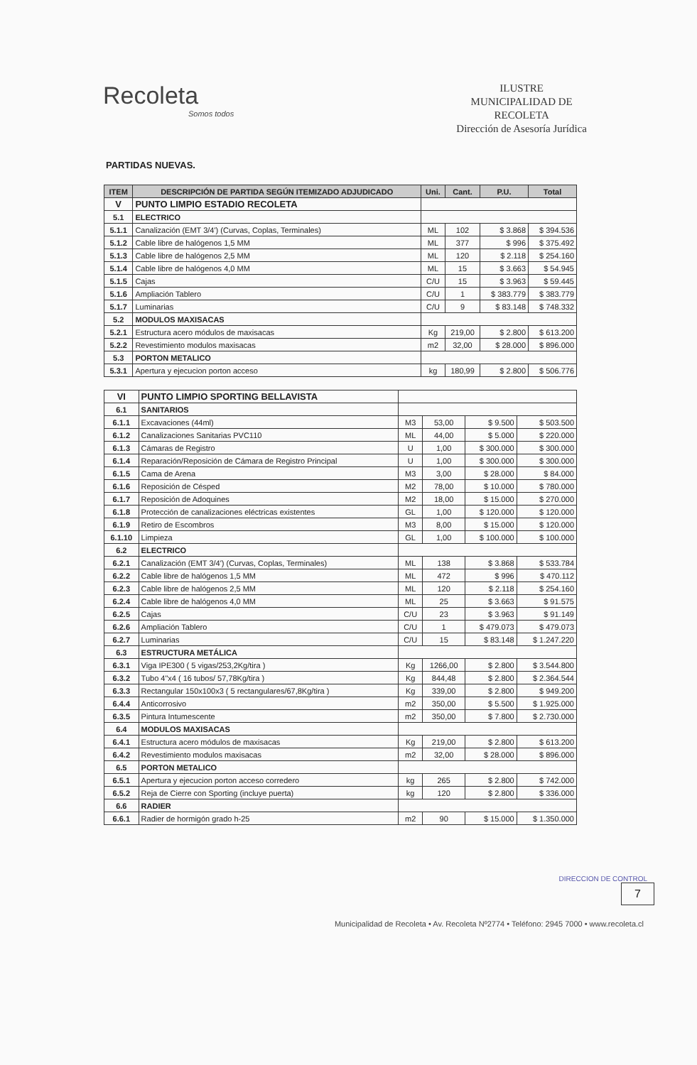Recoleta
Somos todos
ILUSTRE
MUNICIPALIDAD DE
RECOLETA
Dirección de Asesoría Jurídica
PARTIDAS NUEVAS.
| ITEM | DESCRIPCIÓN DE PARTIDA SEGÚN ITEMIZADO ADJUDICADO | Uni. | Cant. | P.U. | Total |
| --- | --- | --- | --- | --- | --- |
| V | PUNTO LIMPIO ESTADIO RECOLETA | | | | |
| 5.1 | ELECTRICO | | | | |
| 5.1.1 | Canalización (EMT 3/4') (Curvas, Coplas, Terminales) | ML | 102 | $ 3.868 | $ 394.536 |
| 5.1.2 | Cable libre de halógenos 1,5 MM | ML | 377 | $ 996 | $ 375.492 |
| 5.1.3 | Cable libre de halógenos 2,5 MM | ML | 120 | $ 2.118 | $ 254.160 |
| 5.1.4 | Cable libre de halógenos 4,0 MM | ML | 15 | $ 3.663 | $ 54.945 |
| 5.1.5 | Cajas | C/U | 15 | $ 3.963 | $ 59.445 |
| 5.1.6 | Ampliación Tablero | C/U | 1 | $ 383.779 | $ 383.779 |
| 5.1.7 | Luminarias | C/U | 9 | $ 83.148 | $ 748.332 |
| 5.2 | MODULOS MAXISACAS | | | | |
| 5.2.1 | Estructura acero módulos de maxisacas | Kg | 219,00 | $ 2.800 | $ 613.200 |
| 5.2.2 | Revestimiento modulos maxisacas | m2 | 32,00 | $ 28.000 | $ 896.000 |
| 5.3 | PORTON METALICO | | | | |
| 5.3.1 | Apertura y ejecucion porton acceso | kg | 180,99 | $ 2.800 | $ 506.776 |
| VI | PUNTO LIMPIO SPORTING BELLAVISTA | | | | |
| 6.1 | SANITARIOS | | | | |
| 6.1.1 | Excavaciones (44ml) | M3 | 53,00 | $ 9.500 | $ 503.500 |
| 6.1.2 | Canalizaciones Sanitarias PVC110 | ML | 44,00 | $ 5.000 | $ 220.000 |
| 6.1.3 | Cámaras de Registro | U | 1,00 | $ 300.000 | $ 300.000 |
| 6.1.4 | Reparación/Reposición de Cámara de Registro Principal | U | 1,00 | $ 300.000 | $ 300.000 |
| 6.1.5 | Cama de Arena | M3 | 3,00 | $ 28.000 | $ 84.000 |
| 6.1.6 | Reposición de Césped | M2 | 78,00 | $ 10.000 | $ 780.000 |
| 6.1.7 | Reposición de Adoquines | M2 | 18,00 | $ 15.000 | $ 270.000 |
| 6.1.8 | Protección de canalizaciones eléctricas existentes | GL | 1,00 | $ 120.000 | $ 120.000 |
| 6.1.9 | Retiro de Escombros | M3 | 8,00 | $ 15.000 | $ 120.000 |
| 6.1.10 | Limpieza | GL | 1,00 | $ 100.000 | $ 100.000 |
| 6.2 | ELECTRICO | | | | |
| 6.2.1 | Canalización (EMT 3/4') (Curvas, Coplas, Terminales) | ML | 138 | $ 3.868 | $ 533.784 |
| 6.2.2 | Cable libre de halógenos 1,5 MM | ML | 472 | $ 996 | $ 470.112 |
| 6.2.3 | Cable libre de halógenos 2,5 MM | ML | 120 | $ 2.118 | $ 254.160 |
| 6.2.4 | Cable libre de halógenos 4,0 MM | ML | 25 | $ 3.663 | $ 91.575 |
| 6.2.5 | Cajas | C/U | 23 | $ 3.963 | $ 91.149 |
| 6.2.6 | Ampliación Tablero | C/U | 1 | $ 479.073 | $ 479.073 |
| 6.2.7 | Luminarias | C/U | 15 | $ 83.148 | $ 1.247.220 |
| 6.3 | ESTRUCTURA METÁLICA | | | | |
| 6.3.1 | Viga IPE300 ( 5 vigas/253,2Kg/tira ) | Kg | 1266,00 | $ 2.800 | $ 3.544.800 |
| 6.3.2 | Tubo 4"x4 ( 16 tubos/ 57,78Kg/tira ) | Kg | 844,48 | $ 2.800 | $ 2.364.544 |
| 6.3.3 | Rectangular 150x100x3 ( 5 rectangulares/67,8Kg/tira ) | Kg | 339,00 | $ 2.800 | $ 949.200 |
| 6.4.4 | Anticorrosivo | m2 | 350,00 | $ 5.500 | $ 1.925.000 |
| 6.3.5 | Pintura Intumescente | m2 | 350,00 | $ 7.800 | $ 2.730.000 |
| 6.4 | MODULOS MAXISACAS | | | | |
| 6.4.1 | Estructura acero módulos de maxisacas | Kg | 219,00 | $ 2.800 | $ 613.200 |
| 6.4.2 | Revestimiento modulos maxisacas | m2 | 32,00 | $ 28.000 | $ 896.000 |
| 6.5 | PORTON METALICO | | | | |
| 6.5.1 | Apertura y ejecucion porton acceso corredero | kg | 265 | $ 2.800 | $ 742.000 |
| 6.5.2 | Reja de Cierre con Sporting (incluye puerta) | kg | 120 | $ 2.800 | $ 336.000 |
| 6.6 | RADIER | | | | |
| 6.6.1 | Radier de hormigón grado h-25 | m2 | 90 | $ 15.000 | $ 1.350.000 |
DIRECCION DE CONTROL
7
Municipalidad de Recoleta • Av. Recoleta Nº2774 • Teléfono: 2945 7000 • www.recoleta.cl